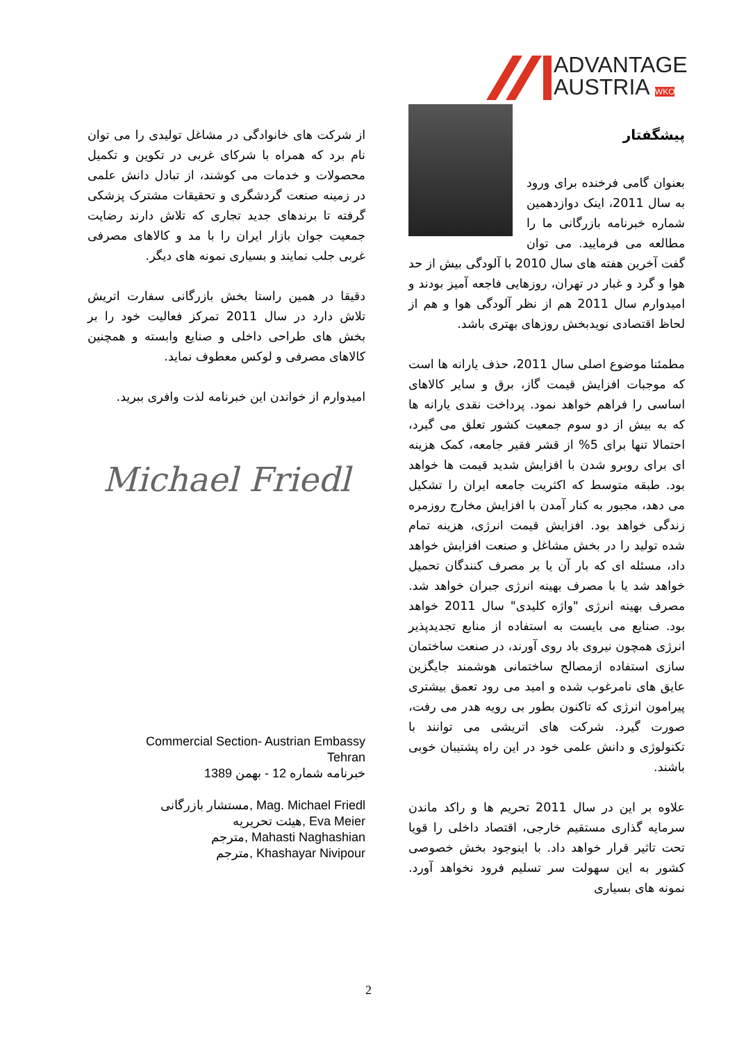ADVANTAGE
AUSTRIA WKO
پیشگفتار
بعنوان گامی فرخنده برای ورود به سال 2011، اینک دوازدهمین شماره خبرنامه بازرگانی ما را مطالعه می فرمایید. می توان گفت آخرین هفته های سال 2010 با آلودگی بیش از حد هوا و گرد و غبار در تهران، روزهایی فاجعه آمیز بودند و امیدوارم سال 2011 هم از نظر آلودگی هوا و هم از لحاظ اقتصادی نویدبخش روزهای بهتری باشد.
مطمئنا موضوع اصلی سال 2011، حذف یارانه ها است که موجبات افزایش قیمت گاز، برق و سایر کالاهای اساسی را فراهم خواهد نمود. پرداخت نقدی یارانه ها که به بیش از دو سوم جمعیت کشور تعلق می گیرد، احتمالا تنها برای 5% از قشر فقیر جامعه، کمک هزینه ای برای روبرو شدن با افزایش شدید قیمت ها خواهد بود. طبقه متوسط که اکثریت جامعه ایران را تشکیل می دهد، مجبور به کنار آمدن با افزایش مخارج روزمره زندگی خواهد بود. افزایش قیمت انرژی، هزینه تمام شده تولید را در بخش مشاغل و صنعت افزایش خواهد داد، مسئله ای که بار آن یا بر مصرف کنندگان تحمیل خواهد شد یا با مصرف بهینه انرژی جبران خواهد شد. مصرف بهینه انرژی "واژه کلیدی" سال 2011 خواهد بود. صنایع می بایست به استفاده از منابع تجدیدپذیر انرژی همچون نیروی باد روی آورند، در صنعت ساختمان سازی استفاده ازمصالح ساختمانی هوشمند جایگزین عایق های نامرغوب شده و امید می رود تعمق بیشتری پیرامون انرژی که تاکنون بطور بی رویه هدر می رفت، صورت گیرد. شرکت های اتریشی می توانند با تکنولوژی و دانش علمی خود در این راه پشتیبان خوبی باشند.
علاوه بر این در سال 2011 تحریم ها و راکد ماندن سرمایه گذاری مستقیم خارجی، اقتصاد داخلی را قویا تحت تاثیر قرار خواهد داد. با اینوجود بخش خصوصی کشور به این سهولت سر تسلیم فرود نخواهد آورد. نمونه های بسیاری
از شرکت های خانوادگی در مشاغل تولیدی را می توان نام برد که همراه با شرکای غربی در تکوین و تکمیل محصولات و خدمات می کوشند، از تبادل دانش علمی در زمینه صنعت گردشگری و تحقیقات مشترک پزشکی گرفته تا برندهای جدید تجاری که تلاش دارند رضایت جمعیت جوان بازار ایران را با مد و کالاهای مصرفی غربی جلب نمایند و بسیاری نمونه های دیگر.
دقیقا در همین راستا بخش بازرگانی سفارت اتریش تلاش دارد در سال 2011 تمرکز فعالیت خود را بر بخش های طراحی داخلی و صنایع وابسته و همچنین کالاهای مصرفی و لوکس معطوف نماید.
امیدوارم از خواندن این خبرنامه لذت وافری ببرید.
Michael Friedl
Commercial Section- Austrian Embassy
Tehran
خبرنامه شماره 12 - بهمن 1389
مستشار بازرگانی, Mag. Michael Friedl
هیئت تحریریه, Eva Meier
مترجم, Mahasti Naghashian
مترجم, Khashayar Nivipour
2